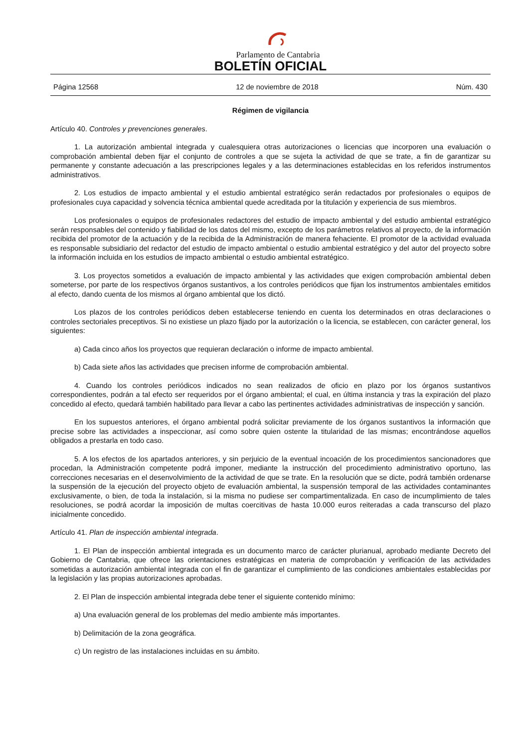Parlamento de Cantabria
BOLETÍN OFICIAL
Página 12568 12 de noviembre de 2018 Núm. 430
Régimen de vigilancia
Artículo 40. Controles y prevenciones generales.
1. La autorización ambiental integrada y cualesquiera otras autorizaciones o licencias que incorporen una evaluación o comprobación ambiental deben fijar el conjunto de controles a que se sujeta la actividad de que se trate, a fin de garantizar su permanente y constante adecuación a las prescripciones legales y a las determinaciones establecidas en los referidos instrumentos administrativos.
2. Los estudios de impacto ambiental y el estudio ambiental estratégico serán redactados por profesionales o equipos de profesionales cuya capacidad y solvencia técnica ambiental quede acreditada por la titulación y experiencia de sus miembros.
Los profesionales o equipos de profesionales redactores del estudio de impacto ambiental y del estudio ambiental estratégico serán responsables del contenido y fiabilidad de los datos del mismo, excepto de los parámetros relativos al proyecto, de la información recibida del promotor de la actuación y de la recibida de la Administración de manera fehaciente. El promotor de la actividad evaluada es responsable subsidiario del redactor del estudio de impacto ambiental o estudio ambiental estratégico y del autor del proyecto sobre la información incluida en los estudios de impacto ambiental o estudio ambiental estratégico.
3. Los proyectos sometidos a evaluación de impacto ambiental y las actividades que exigen comprobación ambiental deben someterse, por parte de los respectivos órganos sustantivos, a los controles periódicos que fijan los instrumentos ambientales emitidos al efecto, dando cuenta de los mismos al órgano ambiental que los dictó.
Los plazos de los controles periódicos deben establecerse teniendo en cuenta los determinados en otras declaraciones o controles sectoriales preceptivos. Si no existiese un plazo fijado por la autorización o la licencia, se establecen, con carácter general, los siguientes:
a) Cada cinco años los proyectos que requieran declaración o informe de impacto ambiental.
b) Cada siete años las actividades que precisen informe de comprobación ambiental.
4. Cuando los controles periódicos indicados no sean realizados de oficio en plazo por los órganos sustantivos correspondientes, podrán a tal efecto ser requeridos por el órgano ambiental; el cual, en última instancia y tras la expiración del plazo concedido al efecto, quedará también habilitado para llevar a cabo las pertinentes actividades administrativas de inspección y sanción.
En los supuestos anteriores, el órgano ambiental podrá solicitar previamente de los órganos sustantivos la información que precise sobre las actividades a inspeccionar, así como sobre quien ostente la titularidad de las mismas; encontrándose aquellos obligados a prestarla en todo caso.
5. A los efectos de los apartados anteriores, y sin perjuicio de la eventual incoación de los procedimientos sancionadores que procedan, la Administración competente podrá imponer, mediante la instrucción del procedimiento administrativo oportuno, las correcciones necesarias en el desenvolvimiento de la actividad de que se trate. En la resolución que se dicte, podrá también ordenarse la suspensión de la ejecución del proyecto objeto de evaluación ambiental, la suspensión temporal de las actividades contaminantes exclusivamente, o bien, de toda la instalación, si la misma no pudiese ser compartimentalizada. En caso de incumplimiento de tales resoluciones, se podrá acordar la imposición de multas coercitivas de hasta 10.000 euros reiteradas a cada transcurso del plazo inicialmente concedido.
Artículo 41. Plan de inspección ambiental integrada.
1. El Plan de inspección ambiental integrada es un documento marco de carácter plurianual, aprobado mediante Decreto del Gobierno de Cantabria, que ofrece las orientaciones estratégicas en materia de comprobación y verificación de las actividades sometidas a autorización ambiental integrada con el fin de garantizar el cumplimiento de las condiciones ambientales establecidas por la legislación y las propias autorizaciones aprobadas.
2. El Plan de inspección ambiental integrada debe tener el siguiente contenido mínimo:
a) Una evaluación general de los problemas del medio ambiente más importantes.
b) Delimitación de la zona geográfica.
c) Un registro de las instalaciones incluidas en su ámbito.